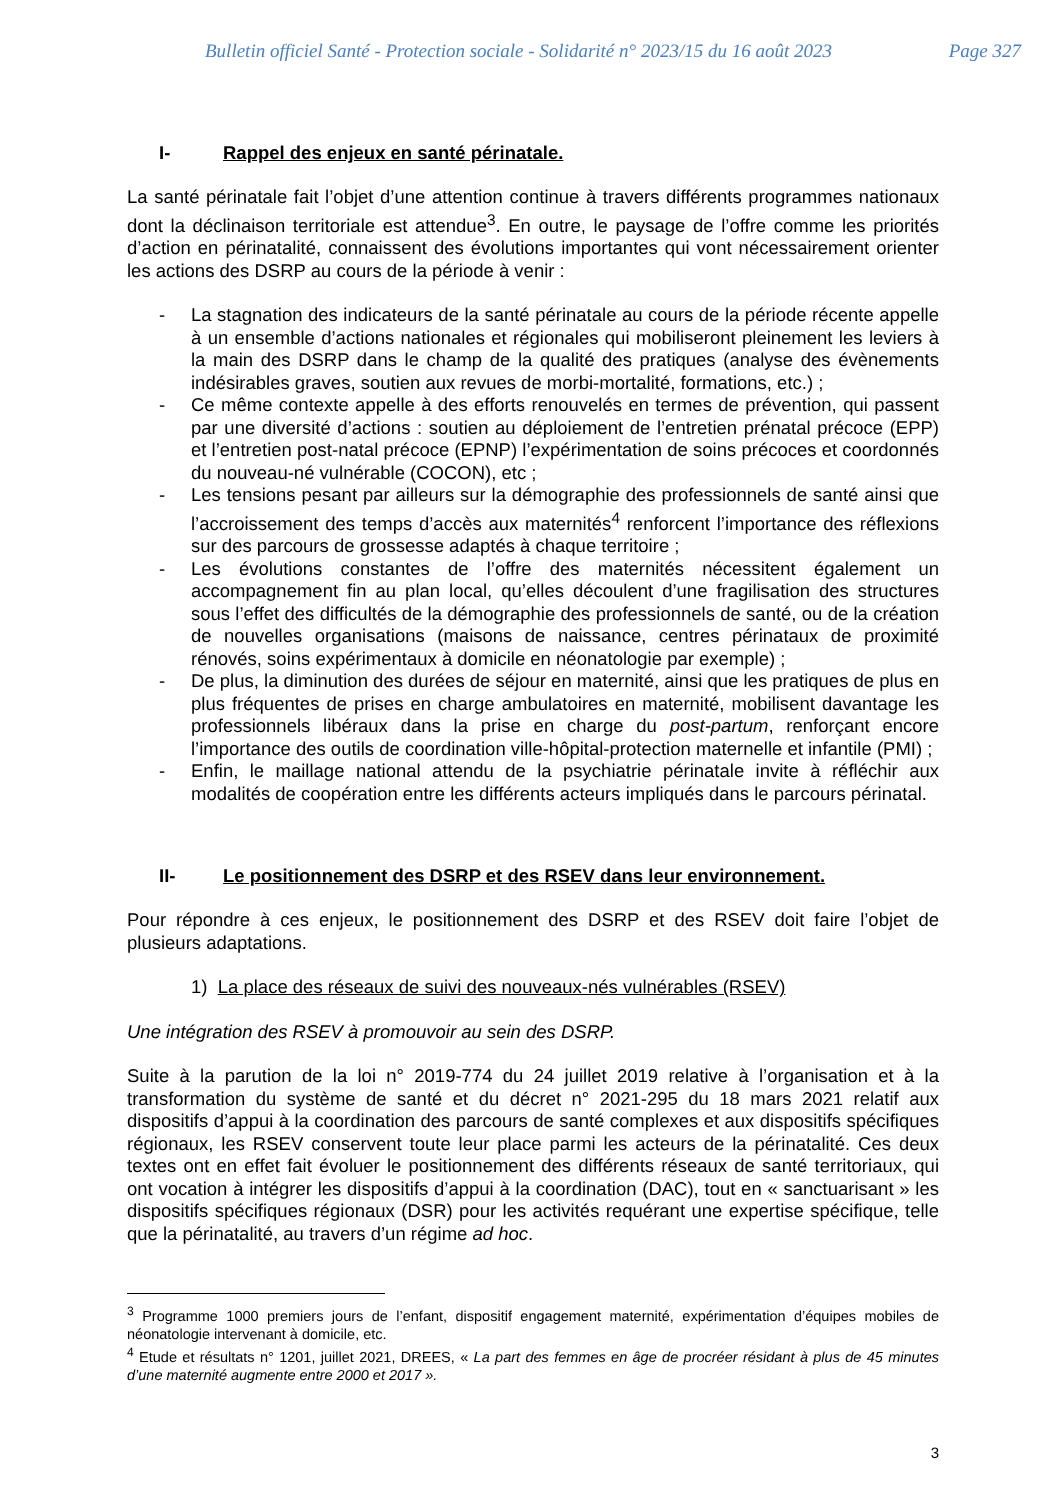Bulletin officiel Santé - Protection sociale - Solidarité n° 2023/15 du 16 août 2023 Page 327
I- Rappel des enjeux en santé périnatale.
La santé périnatale fait l’objet d’une attention continue à travers différents programmes nationaux dont la déclinaison territoriale est attendue<sup>3</sup>. En outre, le paysage de l’offre comme les priorités d’action en périnatalité, connaissent des évolutions importantes qui vont nécessairement orienter les actions des DSRP au cours de la période à venir :
- La stagnation des indicateurs de la santé périnatale au cours de la période récente appelle à un ensemble d’actions nationales et régionales qui mobiliseront pleinement les leviers à la main des DSRP dans le champ de la qualité des pratiques (analyse des évènements indésirables graves, soutien aux revues de morbi-mortalité, formations, etc.) ;
- Ce même contexte appelle à des efforts renouvelés en termes de prévention, qui passent par une diversité d’actions : soutien au déploiement de l’entretien prénatal précoce (EPP) et l’entretien post-natal précoce (EPNP) l’expérimentation de soins précoces et coordonnés du nouveau-né vulnérable (COCON), etc ;
- Les tensions pesant par ailleurs sur la démographie des professionnels de santé ainsi que l’accroissement des temps d’accès aux maternités<sup>4</sup> renforcent l’importance des réflexions sur des parcours de grossesse adaptés à chaque territoire ;
- Les évolutions constantes de l’offre des maternités nécessitent également un accompagnement fin au plan local, qu’elles découlent d’une fragilisation des structures sous l’effet des difficultés de la démographie des professionnels de santé, ou de la création de nouvelles organisations (maisons de naissance, centres périnataux de proximité rénovés, soins expérimentaux à domicile en néonatologie par exemple) ;
- De plus, la diminution des durées de séjour en maternité, ainsi que les pratiques de plus en plus fréquentes de prises en charge ambulatoires en maternité, mobilisent davantage les professionnels libéraux dans la prise en charge du post-partum, renforçant encore l’importance des outils de coordination ville-hôpital-protection maternelle et infantile (PMI) ;
- Enfin, le maillage national attendu de la psychiatrie périnatale invite à réfléchir aux modalités de coopération entre les différents acteurs impliqués dans le parcours périnatal.
II- Le positionnement des DSRP et des RSEV dans leur environnement.
Pour répondre à ces enjeux, le positionnement des DSRP et des RSEV doit faire l’objet de plusieurs adaptations.
1) La place des réseaux de suivi des nouveaux-nés vulnérables (RSEV)
Une intégration des RSEV à promouvoir au sein des DSRP.
Suite à la parution de la loi n° 2019-774 du 24 juillet 2019 relative à l’organisation et à la transformation du système de santé et du décret n° 2021-295 du 18 mars 2021 relatif aux dispositifs d’appui à la coordination des parcours de santé complexes et aux dispositifs spécifiques régionaux, les RSEV conservent toute leur place parmi les acteurs de la périnatalité. Ces deux textes ont en effet fait évoluer le positionnement des différents réseaux de santé territoriaux, qui ont vocation à intégrer les dispositifs d’appui à la coordination (DAC), tout en « sanctuarisant » les dispositifs spécifiques régionaux (DSR) pour les activités requérant une expertise spécifique, telle que la périnatalité, au travers d’un régime ad hoc.
<sup>3</sup> Programme 1000 premiers jours de l’enfant, dispositif engagement maternité, expérimentation d’équipes mobiles de néonatologie intervenant à domicile, etc.
<sup>4</sup> Etude et résultats n° 1201, juillet 2021, DREES, « La part des femmes en âge de procréer résidant à plus de 45 minutes d’une maternité augmente entre 2000 et 2017 ».
3